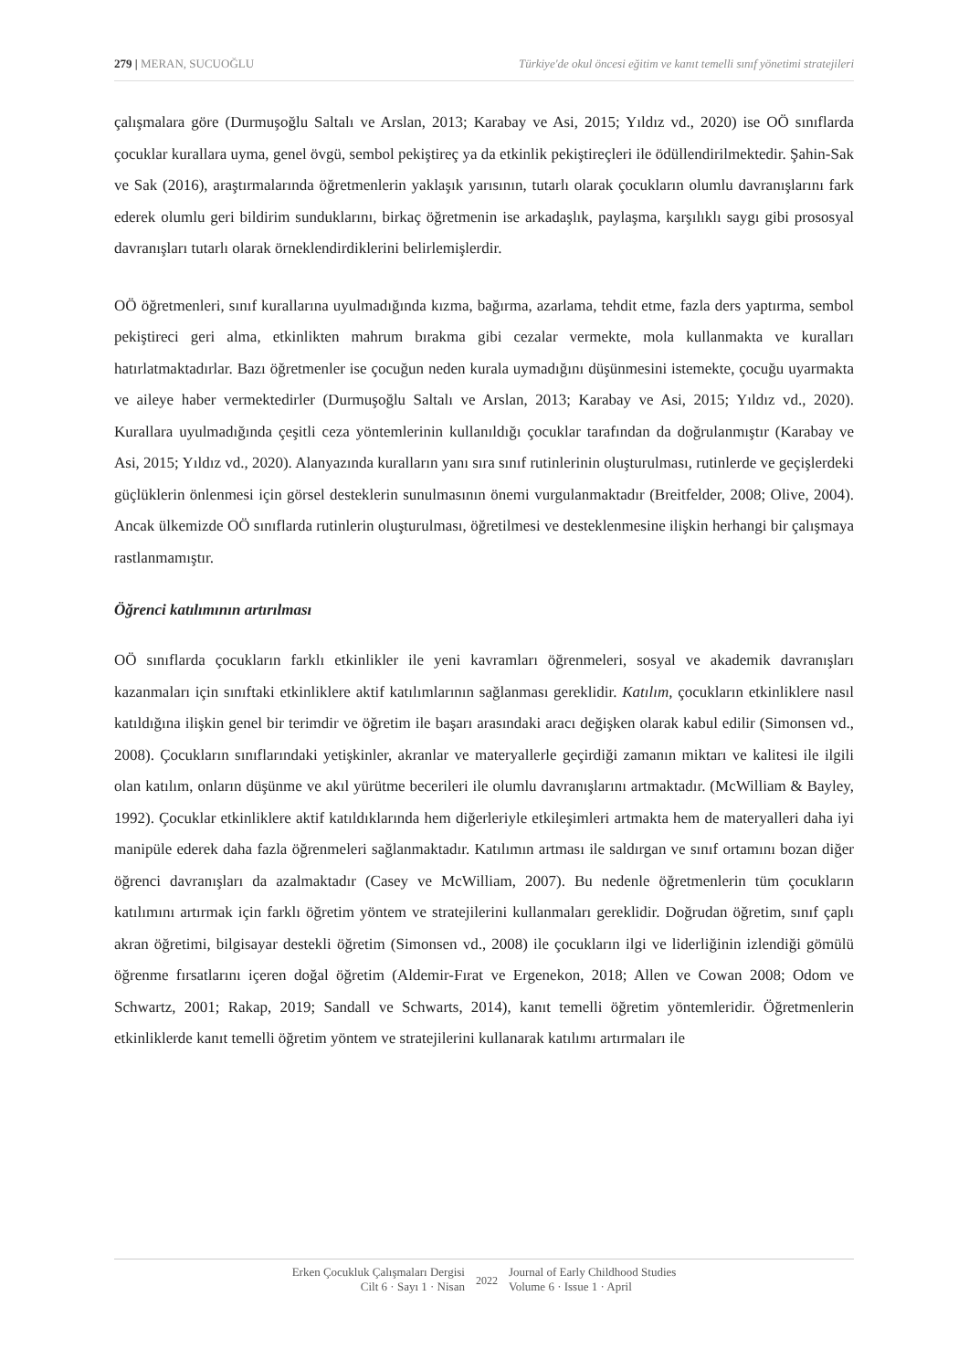279 | MERAN, SUCUOĞLU Türkiye'de okul öncesi eğitim ve kanıt temelli sınıf yönetimi stratejileri
çalışmalara göre (Durmuşoğlu Saltalı ve Arslan, 2013; Karabay ve Asi, 2015; Yıldız vd., 2020) ise OÖ sınıflarda çocuklar kurallara uyma, genel övgü, sembol pekiştireç ya da etkinlik pekiştireçleri ile ödüllendirilmektedir. Şahin-Sak ve Sak (2016), araştırmalarında öğretmenlerin yaklaşık yarısının, tutarlı olarak çocukların olumlu davranışlarını fark ederek olumlu geri bildirim sunduklarını, birkaç öğretmenin ise arkadaşlık, paylaşma, karşılıklı saygı gibi prososyal davranışları tutarlı olarak örneklendirdiklerini belirlemişlerdir.
OÖ öğretmenleri, sınıf kurallarına uyulmadığında kızma, bağırma, azarlama, tehdit etme, fazla ders yaptırma, sembol pekiştireci geri alma, etkinlikten mahrum bırakma gibi cezalar vermekte, mola kullanmakta ve kuralları hatırlatmaktadırlar. Bazı öğretmenler ise çocuğun neden kurala uymadığını düşünmesini istemekte, çocuğu uyarmakta ve aileye haber vermektedirler (Durmuşoğlu Saltalı ve Arslan, 2013; Karabay ve Asi, 2015; Yıldız vd., 2020). Kurallara uyulmadığında çeşitli ceza yöntemlerinin kullanıldığı çocuklar tarafından da doğrulanmıştır (Karabay ve Asi, 2015; Yıldız vd., 2020). Alanyazında kuralların yanı sıra sınıf rutinlerinin oluşturulması, rutinlerde ve geçişlerdeki güçlüklerin önlenmesi için görsel desteklerin sunulmasının önemi vurgulanmaktadır (Breitfelder, 2008; Olive, 2004). Ancak ülkemizde OÖ sınıflarda rutinlerin oluşturulması, öğretilmesi ve desteklenmesine ilişkin herhangi bir çalışmaya rastlanmamıştır.
Öğrenci katılımının artırılması
OÖ sınıflarda çocukların farklı etkinlikler ile yeni kavramları öğrenmeleri, sosyal ve akademik davranışları kazanmaları için sınıftaki etkinliklere aktif katılımlarının sağlanması gereklidir. Katılım, çocukların etkinliklere nasıl katıldığına ilişkin genel bir terimdir ve öğretim ile başarı arasındaki aracı değişken olarak kabul edilir (Simonsen vd., 2008). Çocukların sınıflarındaki yetişkinler, akranlar ve materyallerle geçirdiği zamanın miktarı ve kalitesi ile ilgili olan katılım, onların düşünme ve akıl yürütme becerileri ile olumlu davranışlarını artmaktadır. (McWilliam & Bayley, 1992). Çocuklar etkinliklere aktif katıldıklarında hem diğerleriyle etkileşimleri artmakta hem de materyalleri daha iyi manipüle ederek daha fazla öğrenmeleri sağlanmaktadır. Katılımın artması ile saldırgan ve sınıf ortamını bozan diğer öğrenci davranışları da azalmaktadır (Casey ve McWilliam, 2007). Bu nedenle öğretmenlerin tüm çocukların katılımını artırmak için farklı öğretim yöntem ve stratejilerini kullanmaları gereklidir. Doğrudan öğretim, sınıf çaplı akran öğretimi, bilgisayar destekli öğretim (Simonsen vd., 2008) ile çocukların ilgi ve liderliğinin izlendiği gömülü öğrenme fırsatlarını içeren doğal öğretim (Aldemir-Fırat ve Ergenekon, 2018; Allen ve Cowan 2008; Odom ve Schwartz, 2001; Rakap, 2019; Sandall ve Schwarts, 2014), kanıt temelli öğretim yöntemleridir. Öğretmenlerin etkinliklerde kanıt temelli öğretim yöntem ve stratejilerini kullanarak katılımı artırmaları ile
Erken Çocukluk Çalışmaları Dergisi
Cilt 6 · Sayı 1 · Nisan
2022
Journal of Early Childhood Studies
Volume 6 · Issue 1 · April